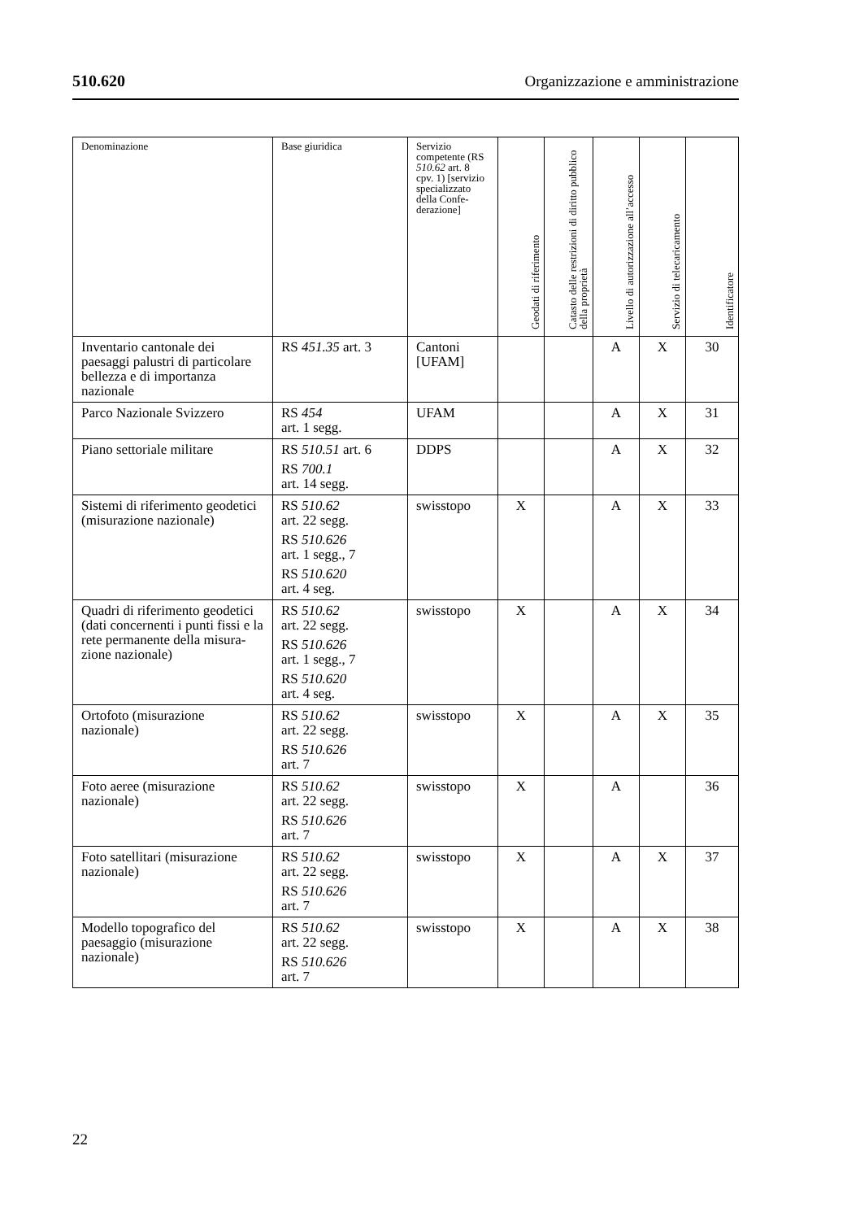510.620 Organizzazione e amministrazione
| Denominazione | Base giuridica | Servizio competente (RS 510.62 art. 8 cpv. 1) [servizio specializzato della Confe-derazione] | Geodati di riferimento | Catasto delle restrizioni di diritto pubblico della proprietà | Livello di autorizzazione all’accesso | Servizio di telecaricamento | Identificatore |
| --- | --- | --- | --- | --- | --- | --- | --- |
| Inventario cantonale dei paesaggi palustri di particolare bellezza e di importanza nazionale | RS 451.35 art. 3 | Cantoni [UFAM] | | | A | X | 30 |
| Parco Nazionale Svizzero | RS 454 art. 1 segg. | UFAM | | | A | X | 31 |
| Piano settoriale militare | RS 510.51 art. 6 RS 700.1 art. 14 segg. | DDPS | | | A | X | 32 |
| Sistemi di riferimento geodetici (misurazione nazionale) | RS 510.62 art. 22 segg. RS 510.626 art. 1 segg., 7 RS 510.620 art. 4 seg. | swisstopo | X | | A | X | 33 |
| Quadri di riferimento geodetici (dati concernenti i punti fissi e la rete permanente della misura-zione nazionale) | RS 510.62 art. 22 segg. RS 510.626 art. 1 segg., 7 RS 510.620 art. 4 seg. | swisstopo | X | | A | X | 34 |
| Ortofoto (misurazione nazionale) | RS 510.62 art. 22 segg. RS 510.626 art. 7 | swisstopo | X | | A | X | 35 |
| Foto aeree (misurazione nazionale) | RS 510.62 art. 22 segg. RS 510.626 art. 7 | swisstopo | X | | A | | 36 |
| Foto satellitari (misurazione nazionale) | RS 510.62 art. 22 segg. RS 510.626 art. 7 | swisstopo | X | | A | X | 37 |
| Modello topografico del paesaggio (misurazione nazionale) | RS 510.62 art. 22 segg. RS 510.626 art. 7 | swisstopo | X | | A | X | 38 |
22